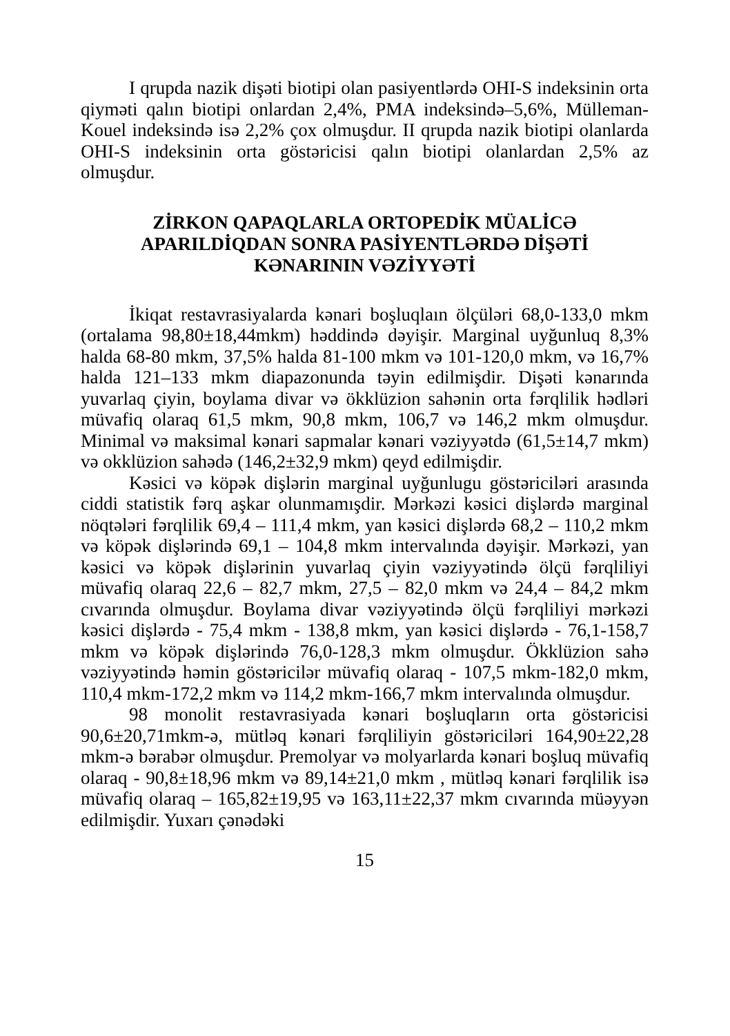I qrupda nazik dişəti biotipi olan pasiyentlərdə OHI-S indeksinin orta qiyməti qalın biotipi onlardan 2,4%, PMA indeksində–5,6%, Mülleman-Kouel indeksində isə 2,2% çox olmuşdur. II qrupda nazik biotipi olanlarda OHI-S indeksinin orta göstəricisi qalın biotipi olanlardan 2,5% az olmuşdur.
ZİRKON QAPAQLARLA ORTOPEDİK MÜALİCƏ
APARILDİQDAN SONRA PASİYENTLƏRDƏ DİŞƏTİ
KƏNARININ VƏZİYYƏTİ
İkiqat restavrasiyalarda kənari boşluqlaın ölçüləri 68,0-133,0 mkm (ortalama 98,80±18,44mkm) həddində dəyişir. Marginal uyğunluq 8,3% halda 68-80 mkm, 37,5% halda 81-100 mkm və 101-120,0 mkm, və 16,7% halda 121–133 mkm diapazonunda təyin edilmişdir. Dişəti kənarında yuvarlaq çiyin, boylama divar və ökklüzion sahənin orta fərqlilik hədləri müvafiq olaraq 61,5 mkm, 90,8 mkm, 106,7 və 146,2 mkm olmuşdur. Minimal və maksimal kənari sapmalar kənari vəziyyətdə (61,5±14,7 mkm) və okklüzion sahədə (146,2±32,9 mkm) qeyd edilmişdir.
Kəsici və köpək dişlərin marginal uyğunlugu göstəriciləri arasında ciddi statistik fərq aşkar olunmamışdir. Mərkəzi kəsici dişlərdə marginal nöqtələri fərqlilik 69,4 – 111,4 mkm, yan kəsici dişlərdə 68,2 – 110,2 mkm və köpək dişlərində 69,1 – 104,8 mkm intervalında dəyişir. Mərkəzi, yan kəsici və köpək dişlərinin yuvarlaq çiyin vəziyyətində ölçü fərqliliyi müvafiq olaraq 22,6 – 82,7 mkm, 27,5 – 82,0 mkm və 24,4 – 84,2 mkm cıvarında olmuşdur. Boylama divar vəziyyətində ölçü fərqliliyi mərkəzi kəsici dişlərdə - 75,4 mkm - 138,8 mkm, yan kəsici dişlərdə - 76,1-158,7 mkm və köpək dişlərində 76,0-128,3 mkm olmuşdur. Ökklüzion sahə vəziyyətində həmin göstəricilər müvafiq olaraq - 107,5 mkm-182,0 mkm, 110,4 mkm-172,2 mkm və 114,2 mkm-166,7 mkm intervalında olmuşdur.
98 monolit restavrasiyada kənari boşluqların orta göstəricisi 90,6±20,71mkm-ə, mütləq kənari fərqliliyin göstəriciləri 164,90±22,28 mkm-ə bərabər olmuşdur. Premolyar və molyarlarda kənari boşluq müvafiq olaraq - 90,8±18,96 mkm və 89,14±21,0 mkm , mütləq kənari fərqlilik isə müvafiq olaraq – 165,82±19,95 və 163,11±22,37 mkm cıvarında müəyyən edilmişdir. Yuxarı çənədəki
15